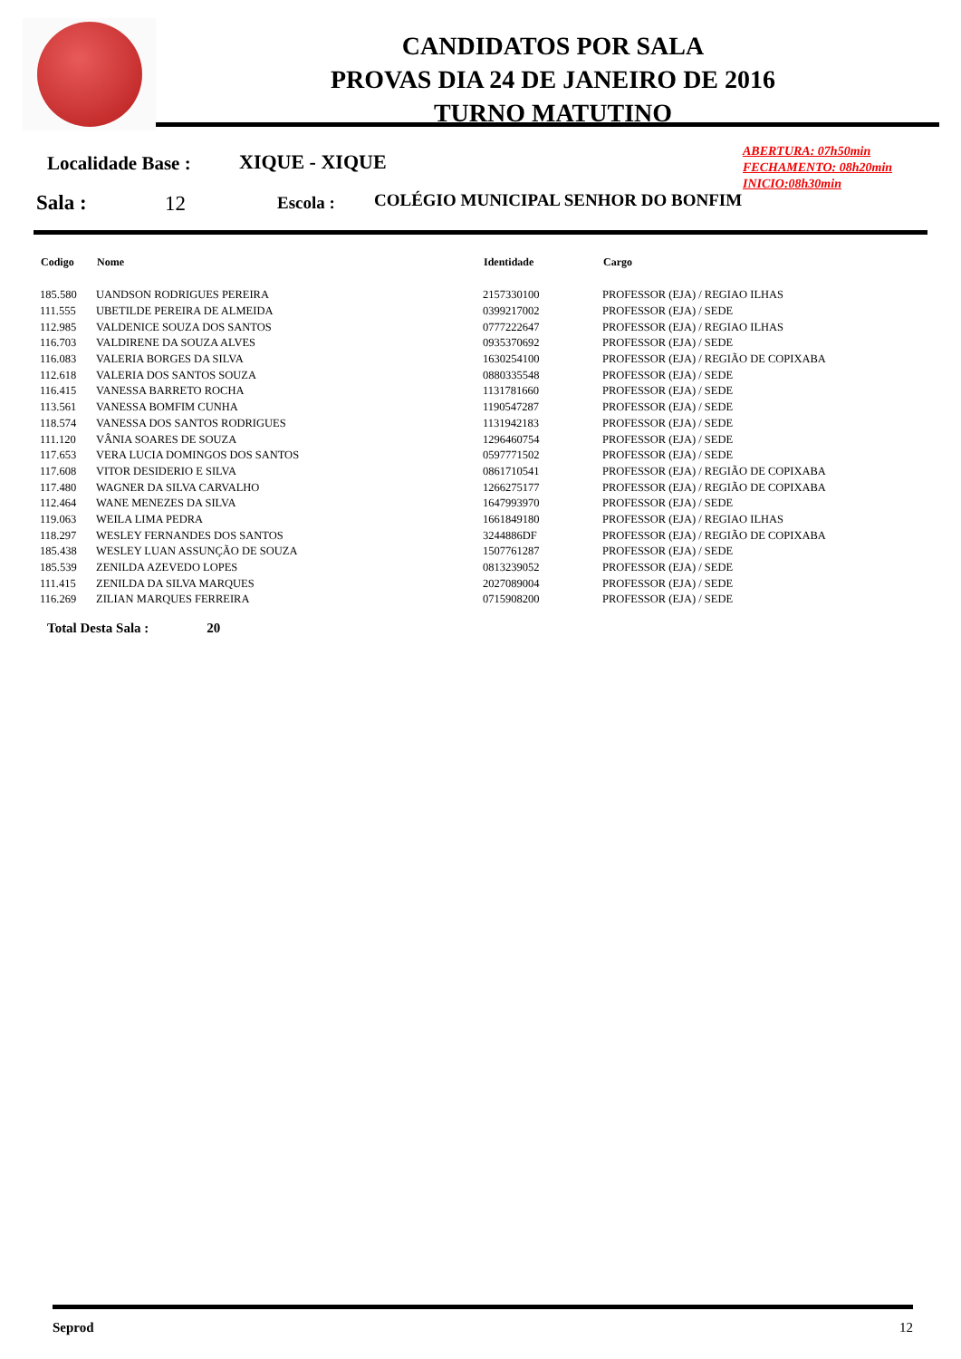CANDIDATOS POR SALA
PROVAS DIA 24 DE JANEIRO DE 2016
TURNO MATUTINO
Localidade Base : XIQUE - XIQUE
ABERTURA: 07h50min
FECHAMENTO: 08h20min
INICIO:08h30min
Sala : 12 Escola : COLÉGIO MUNICIPAL SENHOR DO BONFIM
| Codigo | Nome | Identidade | Cargo |
| --- | --- | --- | --- |
| 185.580 | UANDSON RODRIGUES PEREIRA | 2157330100 | PROFESSOR (EJA) / REGIAO ILHAS |
| 111.555 | UBETILDE PEREIRA DE ALMEIDA | 0399217002 | PROFESSOR (EJA) / SEDE |
| 112.985 | VALDENICE SOUZA DOS SANTOS | 0777222647 | PROFESSOR (EJA) / REGIAO ILHAS |
| 116.703 | VALDIRENE DA SOUZA ALVES | 0935370692 | PROFESSOR (EJA) / SEDE |
| 116.083 | VALERIA BORGES DA SILVA | 1630254100 | PROFESSOR (EJA) / REGIÃO DE COPIXABA |
| 112.618 | VALERIA DOS SANTOS SOUZA | 0880335548 | PROFESSOR (EJA) / SEDE |
| 116.415 | VANESSA BARRETO ROCHA | 1131781660 | PROFESSOR (EJA) / SEDE |
| 113.561 | VANESSA BOMFIM CUNHA | 1190547287 | PROFESSOR (EJA) / SEDE |
| 118.574 | VANESSA DOS SANTOS RODRIGUES | 1131942183 | PROFESSOR (EJA) / SEDE |
| 111.120 | VÂNIA SOARES DE SOUZA | 1296460754 | PROFESSOR (EJA) / SEDE |
| 117.653 | VERA LUCIA DOMINGOS DOS SANTOS | 0597771502 | PROFESSOR (EJA) / SEDE |
| 117.608 | VITOR DESIDERIO E SILVA | 0861710541 | PROFESSOR (EJA) / REGIÃO DE COPIXABA |
| 117.480 | WAGNER DA SILVA CARVALHO | 1266275177 | PROFESSOR (EJA) / REGIÃO DE COPIXABA |
| 112.464 | WANE MENEZES DA SILVA | 1647993970 | PROFESSOR (EJA) / SEDE |
| 119.063 | WEILA LIMA PEDRA | 1661849180 | PROFESSOR (EJA) / REGIAO ILHAS |
| 118.297 | WESLEY FERNANDES DOS SANTOS | 3244886DF | PROFESSOR (EJA) / REGIÃO DE COPIXABA |
| 185.438 | WESLEY LUAN ASSUNÇÃO DE SOUZA | 1507761287 | PROFESSOR (EJA) / SEDE |
| 185.539 | ZENILDA AZEVEDO LOPES | 0813239052 | PROFESSOR (EJA) / SEDE |
| 111.415 | ZENILDA DA SILVA MARQUES | 2027089004 | PROFESSOR (EJA) / SEDE |
| 116.269 | ZILIAN MARQUES FERREIRA | 0715908200 | PROFESSOR (EJA) / SEDE |
Total Desta Sala : 20
Seprod 12